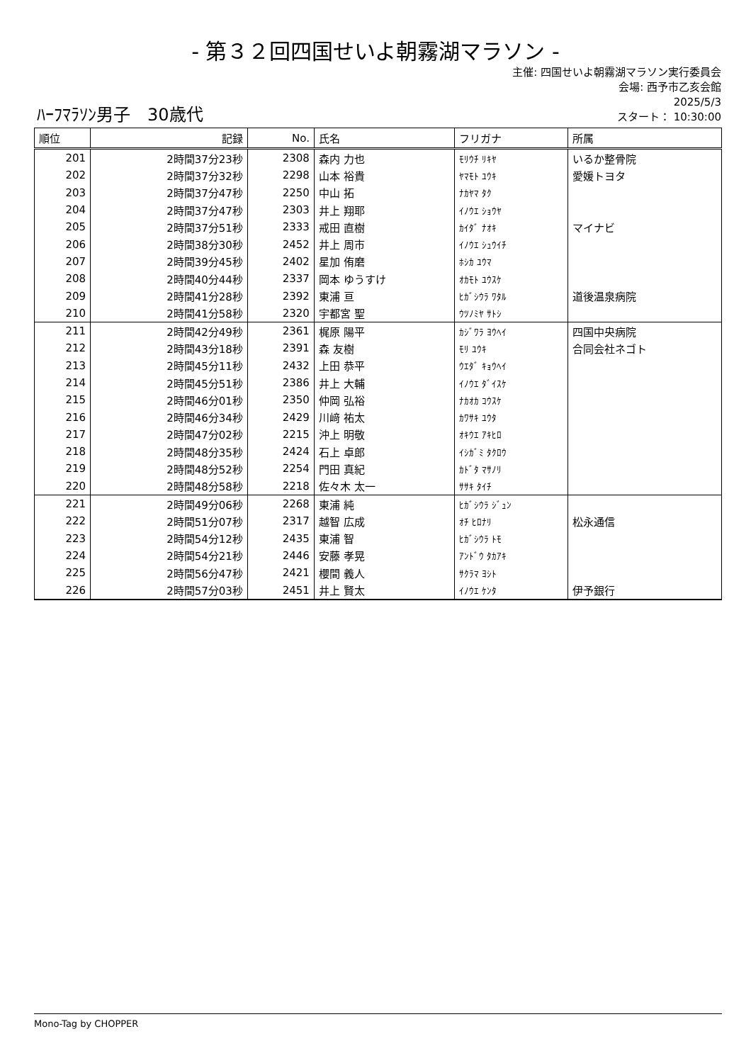- 第３２回四国せいよ朝霧湖マラソン -
主催: 四国せいよ朝霧湖マラソン実行委員会
会場: 西予市乙亥会館
2025/5/3
スタート： 10:30:00
ﾊｰﾌﾏﾗｿﾝ男子　30歳代
| 順位 | 記録 | No. | 氏名 | フリガナ | 所属 |
| --- | --- | --- | --- | --- | --- |
| 201 | 2時間37分23秒 | 2308 | 森内 力也 | ﾓﾘｳﾁ ﾘｷﾔ | いるか整骨院 |
| 202 | 2時間37分32秒 | 2298 | 山本 裕貴 | ﾔﾏﾓﾄ ﾕｳｷ | 愛媛トヨタ |
| 203 | 2時間37分47秒 | 2250 | 中山 拓 | ﾅｶﾔﾏ ﾀｸ | |
| 204 | 2時間37分47秒 | 2303 | 井上 翔耶 | ｲﾉｳｴ ｼｮｳﾔ | |
| 205 | 2時間37分51秒 | 2333 | 戒田 直樹 | ｶｲﾀﾞ ﾅｵｷ | マイナビ |
| 206 | 2時間38分30秒 | 2452 | 井上 周市 | ｲﾉｳｴ ｼｭｳｲﾁ | |
| 207 | 2時間39分45秒 | 2402 | 星加 侑磨 | ﾎｼｶ ﾕｳﾏ | |
| 208 | 2時間40分44秒 | 2337 | 岡本 ゆうすけ | ｵｶﾓﾄ ﾕｳｽｹ | |
| 209 | 2時間41分28秒 | 2392 | 東浦 亘 | ﾋｶﾞｼｳﾗ ﾜﾀﾙ | 道後温泉病院 |
| 210 | 2時間41分58秒 | 2320 | 宇都宮 聖 | ｳﾂﾉﾐﾔ ｻﾄｼ | |
| 211 | 2時間42分49秒 | 2361 | 梶原 陽平 | ｶｼﾞﾜﾗ ﾖｳﾍｲ | 四国中央病院 |
| 212 | 2時間43分18秒 | 2391 | 森 友樹 | ﾓﾘ ﾕｳｷ | 合同会社ネゴト |
| 213 | 2時間45分11秒 | 2432 | 上田 恭平 | ｳｴﾀﾞ ｷｮｳﾍｲ | |
| 214 | 2時間45分51秒 | 2386 | 井上 大輔 | ｲﾉｳｴ ﾀﾞｲｽｹ | |
| 215 | 2時間46分01秒 | 2350 | 仲岡 弘裕 | ﾅｶｵｶ ｺｳｽｹ | |
| 216 | 2時間46分34秒 | 2429 | 川﨑 祐太 | ｶﾜｻｷ ﾕｳﾀ | |
| 217 | 2時間47分02秒 | 2215 | 沖上 明敬 | ｵｷｳｴ ｱｷﾋﾛ | |
| 218 | 2時間48分35秒 | 2424 | 石上 卓郎 | ｲｼｶﾞﾐ ﾀｸﾛｳ | |
| 219 | 2時間48分52秒 | 2254 | 門田 真紀 | ｶﾄﾞﾀ ﾏｻﾉﾘ | |
| 220 | 2時間48分58秒 | 2218 | 佐々木 太一 | ｻｻｷ ﾀｲﾁ | |
| 221 | 2時間49分06秒 | 2268 | 東浦 純 | ﾋｶﾞｼｳﾗ ｼﾞｭﾝ | |
| 222 | 2時間51分07秒 | 2317 | 越智 広成 | ｵﾁ ﾋﾛﾅﾘ | 松永通信 |
| 223 | 2時間54分12秒 | 2435 | 東浦 智 | ﾋｶﾞｼｳﾗ ﾄﾓ | |
| 224 | 2時間54分21秒 | 2446 | 安藤 孝晃 | ｱﾝﾄﾞｳ ﾀｶｱｷ | |
| 225 | 2時間56分47秒 | 2421 | 櫻間 義人 | ｻｸﾗﾏ ﾖｼﾄ | |
| 226 | 2時間57分03秒 | 2451 | 井上 賢太 | ｲﾉｳｴ ｹﾝﾀ | 伊予銀行 |
Mono-Tag by CHOPPER